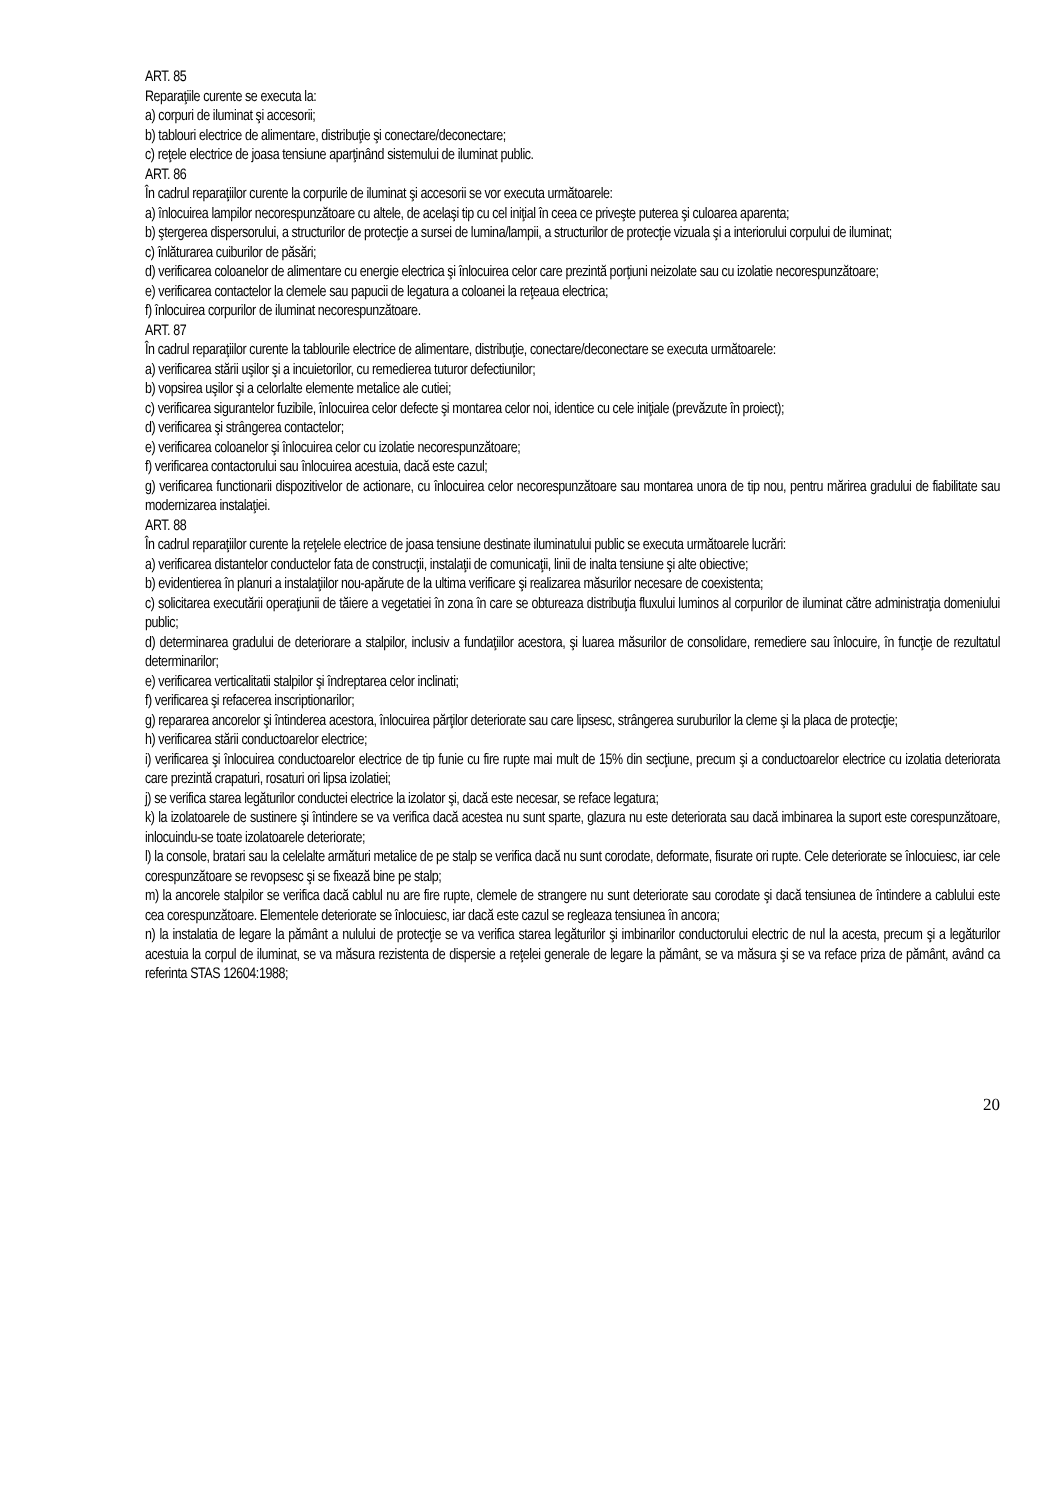ART. 85
Reparaţiile curente se executa la:
a) corpuri de iluminat şi accesorii;
b) tablouri electrice de alimentare, distribuţie şi conectare/deconectare;
c) reţele electrice de joasa tensiune aparţinând sistemului de iluminat public.
ART. 86
În cadrul reparaţiilor curente la corpurile de iluminat şi accesorii se vor executa următoarele:
a) înlocuirea lampilor necorespunzătoare cu altele, de acelaşi tip cu cel iniţial în ceea ce priveşte puterea şi culoarea aparenta;
b) ştergerea dispersorului, a structurilor de protecţie a sursei de lumina/lampii, a structurilor de protecţie vizuala şi a interiorului corpului de iluminat;
c) înlăturarea cuiburilor de păsări;
d) verificarea coloanelor de alimentare cu energie electrica şi înlocuirea celor care prezintă porţiuni neizolate sau cu izolatie necorespunzătoare;
e) verificarea contactelor la clemele sau papucii de legatura a coloanei la reţeaua electrica;
f) înlocuirea corpurilor de iluminat necorespunzătoare.
ART. 87
În cadrul reparaţiilor curente la tablourile electrice de alimentare, distribuţie, conectare/deconectare se executa următoarele:
a) verificarea stării uşilor şi a incuietorilor, cu remedierea tuturor defectiunilor;
b) vopsirea uşilor şi a celorlalte elemente metalice ale cutiei;
c) verificarea sigurantelor fuzibile, înlocuirea celor defecte şi montarea celor noi, identice cu cele iniţiale (prevăzute în proiect);
d) verificarea şi strângerea contactelor;
e) verificarea coloanelor şi înlocuirea celor cu izolatie necorespunzătoare;
f) verificarea contactorului sau înlocuirea acestuia, dacă este cazul;
g) verificarea functionarii dispozitivelor de actionare, cu înlocuirea celor necorespunzătoare sau montarea unora de tip nou, pentru mărirea gradului de fiabilitate sau modernizarea instalaţiei.
ART. 88
În cadrul reparaţiilor curente la reţelele electrice de joasa tensiune destinate iluminatului public se executa următoarele lucrări:
a) verificarea distantelor conductelor fata de construcţii, instalaţii de comunicaţii, linii de inalta tensiune şi alte obiective;
b) evidentierea în planuri a instalaţiilor nou-apărute de la ultima verificare şi realizarea măsurilor necesare de coexistenta;
c) solicitarea executării operaţiunii de tăiere a vegetatiei în zona în care se obtureaza distribuţia fluxului luminos al corpurilor de iluminat către administraţia domeniului public;
d) determinarea gradului de deteriorare a stalpilor, inclusiv a fundaţiilor acestora, şi luarea măsurilor de consolidare, remediere sau înlocuire, în funcţie de rezultatul determinarilor;
e) verificarea verticalitatii stalpilor şi îndreptarea celor inclinati;
f) verificarea şi refacerea inscriptionarilor;
g) repararea ancorelor şi întinderea acestora, înlocuirea părţilor deteriorate sau care lipsesc, strângerea suruburilor la cleme şi la placa de protecţie;
h) verificarea stării conductoarelor electrice;
i) verificarea şi înlocuirea conductoarelor electrice de tip funie cu fire rupte mai mult de 15% din secţiune, precum şi a conductoarelor electrice cu izolatia deteriorata care prezintă crapaturi, rosaturi ori lipsa izolatiei;
j) se verifica starea legăturilor conductei electrice la izolator şi, dacă este necesar, se reface legatura;
k) la izolatoarele de sustinere şi întindere se va verifica dacă acestea nu sunt sparte, glazura nu este deteriorata sau dacă imbinarea la suport este corespunzătoare, inlocuindu-se toate izolatoarele deteriorate;
l) la console, bratari sau la celelalte armături metalice de pe stalp se verifica dacă nu sunt corodate, deformate, fisurate ori rupte. Cele deteriorate se înlocuiesc, iar cele corespunzătoare se revopsesc şi se fixează bine pe stalp;
m) la ancorele stalpilor se verifica dacă cablul nu are fire rupte, clemele de strangere nu sunt deteriorate sau corodate şi dacă tensiunea de întindere a cablului este cea corespunzătoare. Elementele deteriorate se înlocuiesc, iar dacă este cazul se regleaza tensiunea în ancora;
n) la instalatia de legare la pământ a nulului de protecţie se va verifica starea legăturilor şi imbinarilor conductorului electric de nul la acesta, precum şi a legăturilor acestuia la corpul de iluminat, se va măsura rezistenta de dispersie a reţelei generale de legare la pământ, se va măsura şi se va reface priza de pământ, având ca referinta STAS 12604:1988;
20